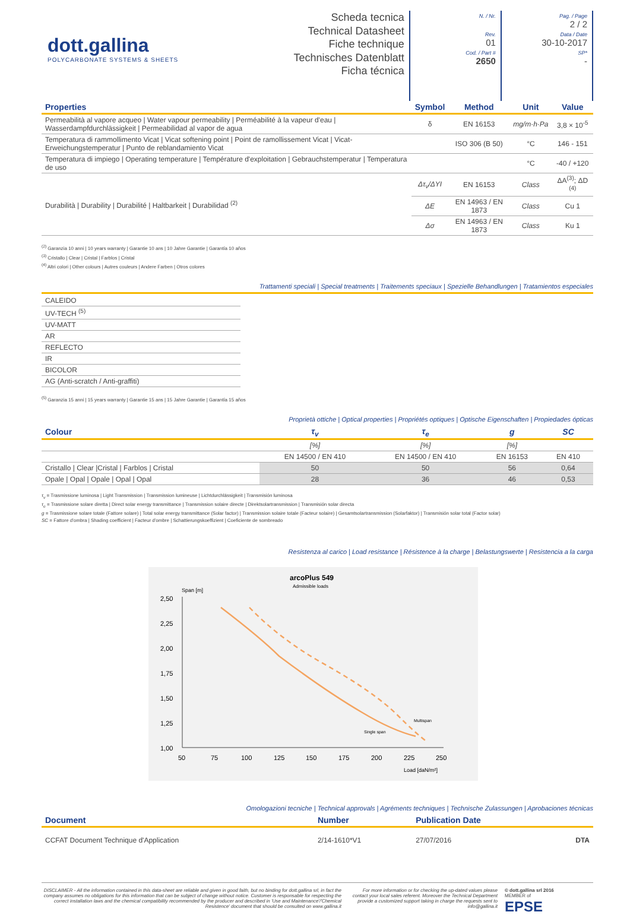dott.gallina
POLYCARBONATE SYSTEMS & SHEETS
Scheda tecnica
Technical Datasheet
Fiche technique
Technisches Datenblatt
Ficha técnica
N. / Nr.
Rev.
01
Cod. / Part #
2650
Pag. / Page
2 / 2
Data / Date
30-10-2017
SP*
-
| Properties | Symbol | Method | Unit | Value |
| --- | --- | --- | --- | --- |
| Permeabilità al vapore acqueo / Water vapour permeability / Perméabilité à la vapeur d'eau / Wasserdampfdurchlässigkeit / Permeabilidad al vapor de agua | δ | EN 16153 | mg/m·h·Pa | 3,8 × 10<sup>-5</sup> |
| Temperatura di rammollimento Vicat / Vicat softening point / Point de ramollissement Vicat / Vicat-Erweichungstemperatur / Punto de reblandamiento Vicat | | ISO 306 (B 50) | °C | 146 - 151 |
| Temperatura di impiego / Operating temperature / Température d'exploitation / Gebrauchstemperatur / Temperatura de uso | | | °C | -40 / +120 |
| Durabilità / Durability / Durabilité / Haltbarkeit / Durabilidad <sup>(2)</sup> | Δτ<sub>v</sub>/ΔYI | EN 16153 | Class | ΔA<sup>(3)</sup>; ΔD <sup>(4)</sup> |
| | ΔE | EN 14963 / EN 1873 | Class | Cu 1 |
| | Δσ | EN 14963 / EN 1873 | Class | Ku 1 |
<sup>(2)</sup> Garanzia 10 anni | 10 years warranty | Garantie 10 ans | 10 Jahre Garantie | Garantía 10 años
<sup>(3)</sup> Cristallo | Clear | Cristal | Farblos | Cristal
<sup>(4)</sup> Altri colori | Other colours | Autres couleurs | Andere Farben | Otros colores
Trattamenti speciali | Special treatments | Traitements speciaux | Spezielle Behandlungen | Tratamientos especiales
| CALEIDO |
| UV-TECH <sup>(5)</sup> |
| UV-MATT |
| AR |
| REFLECTO |
| IR |
| BICOLOR |
| AG (Anti-scratch / Anti-graffiti) |
<sup>(5)</sup> Garanzia 15 anni | 15 years warranty | Garantie 15 ans | 15 Jahre Garantie | Garantía 15 años
Proprietà ottiche | Optical properties | Propriétés optiques | Optische Eigenschaften | Propiedades ópticas
| Colour | τ<sub>v</sub> | τ<sub>e</sub> | g | SC |
| --- | --- | --- | --- | --- |
| | [%] | [%] | [%] | |
| | EN 14500 / EN 410 | EN 14500 / EN 410 | EN 16153 | EN 410 |
| Cristallo / Clear /Cristal / Farblos / Cristal | 50 | 50 | 56 | 0,64 |
| Opale / Opal / Opale / Opal / Opal | 28 | 36 | 46 | 0,53 |
τ<sub>v</sub> = Trasmissione luminosa | Light Transmission | Transmission lumineuse | Lichtdurchlässigkeit | Transmisión luminosa
τ<sub>e</sub> = Trasmissione solare diretta | Direct solar energy transmittance | Transmission solaire directe | Direktsolartransmission | Transmisión solar directa
g = Trasmissione solare totale (Fattore solare) | Total solar energy transmittance (Solar factor) | Transmission solaire totale (Facteur solaire) | Gesamtsolartransmission (Solarfaktor) | Transmisión solar total (Factor solar)
SC = Fattore d'ombra | Shading coefficient | Facteur d'ombre | Schattierungskoeffizient | Coeficiente de sombreado
Resistenza al carico | Load resistance | Résistence à la charge | Belastungswerte | Resistencia a la carga
arcoPlus 549
Admissible loads
Span [m]
2,50
2,25
2,00
1,75
1,50
1,25
1,00
50
75
100
125
150
175
200
225
250
Load [daN/m²]
Multispan
Single span
Omologazioni tecniche | Technical approvals | Agréments techniques | Technische Zulassungen | Aprobaciones técnicas
| Document | Number | Publication Date | |
| --- | --- | --- | --- |
| CCFAT Document Technique d'Application | 2/14-1610*V1 | 27/07/2016 | DTA |
DISCLAIMER - All the information contained in this data-sheet are reliable and given in good faith, but no binding for dott.gallina srl, in fact the company assumes no obligations for this information that can be subject of change without notice. Customer is responsable for respecting the correct installation laws and the chemical compatibility recommended by the producer and described in 'Use and Maintenance'/'Chemical Resistence' document that should be consulted on www.gallina.it
For more information or for checking the up-dated values please contact your local sales referent. Moreover the Technical Department provide a customized support taking in charge the requests sent to info@gallina.it
© dott.gallina srl 2016
MEMBER of
EPSE